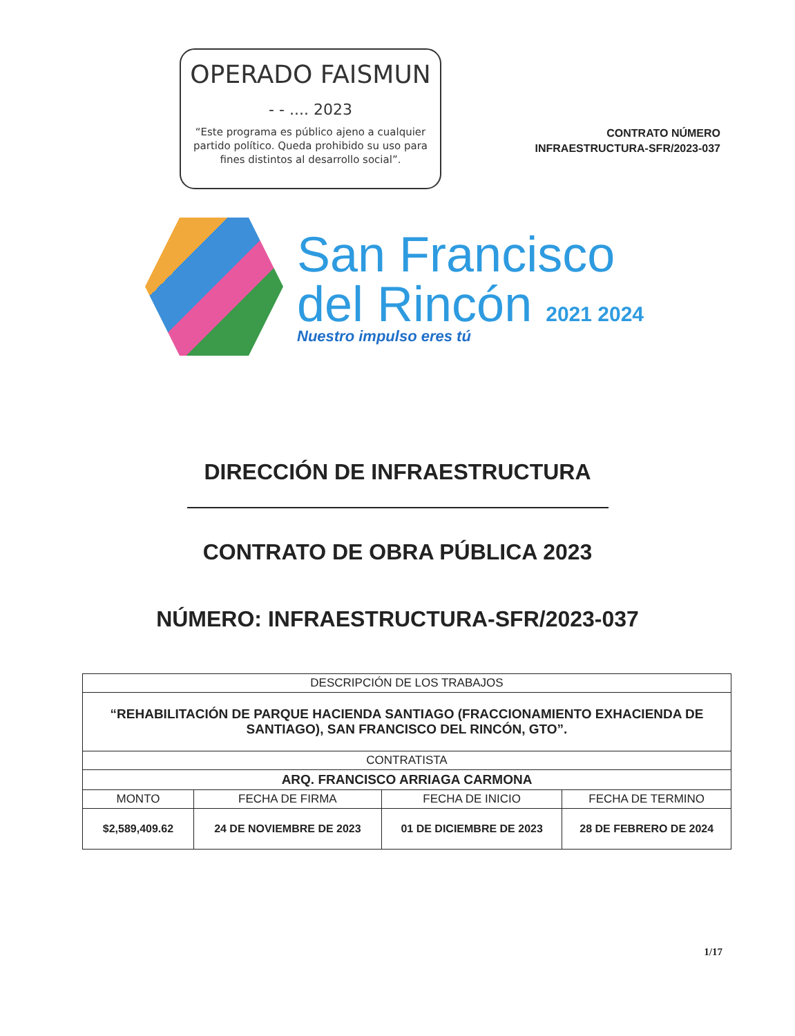OPERADO FAISMUN
- - .... 2023
“Este programa es público ajeno a cualquier partido político. Queda prohibido su uso para fines distintos al desarrollo social”.
CONTRATO NÚMERO
INFRAESTRUCTURA-SFR/2023-037
San Francisco
del Rincón 2021 2024
Nuestro impulso eres tú
DIRECCIÓN DE INFRAESTRUCTURA
CONTRATO DE OBRA PÚBLICA 2023
NÚMERO: INFRAESTRUCTURA-SFR/2023-037
| DESCRIPCIÓN DE LOS TRABAJOS | | | |
| --- | --- | --- | --- |
| “REHABILITACIÓN DE PARQUE HACIENDA SANTIAGO (FRACCIONAMIENTO EXHACIENDA DE SANTIAGO), SAN FRANCISCO DEL RINCÓN, GTO”. | | | |
| CONTRATISTA | | | |
| ARQ. FRANCISCO ARRIAGA CARMONA | | | |
| MONTO | FECHA DE FIRMA | FECHA DE INICIO | FECHA DE TERMINO |
| $2,589,409.62 | 24 DE NOVIEMBRE DE 2023 | 01 DE DICIEMBRE DE 2023 | 28 DE FEBRERO DE 2024 |
1/17